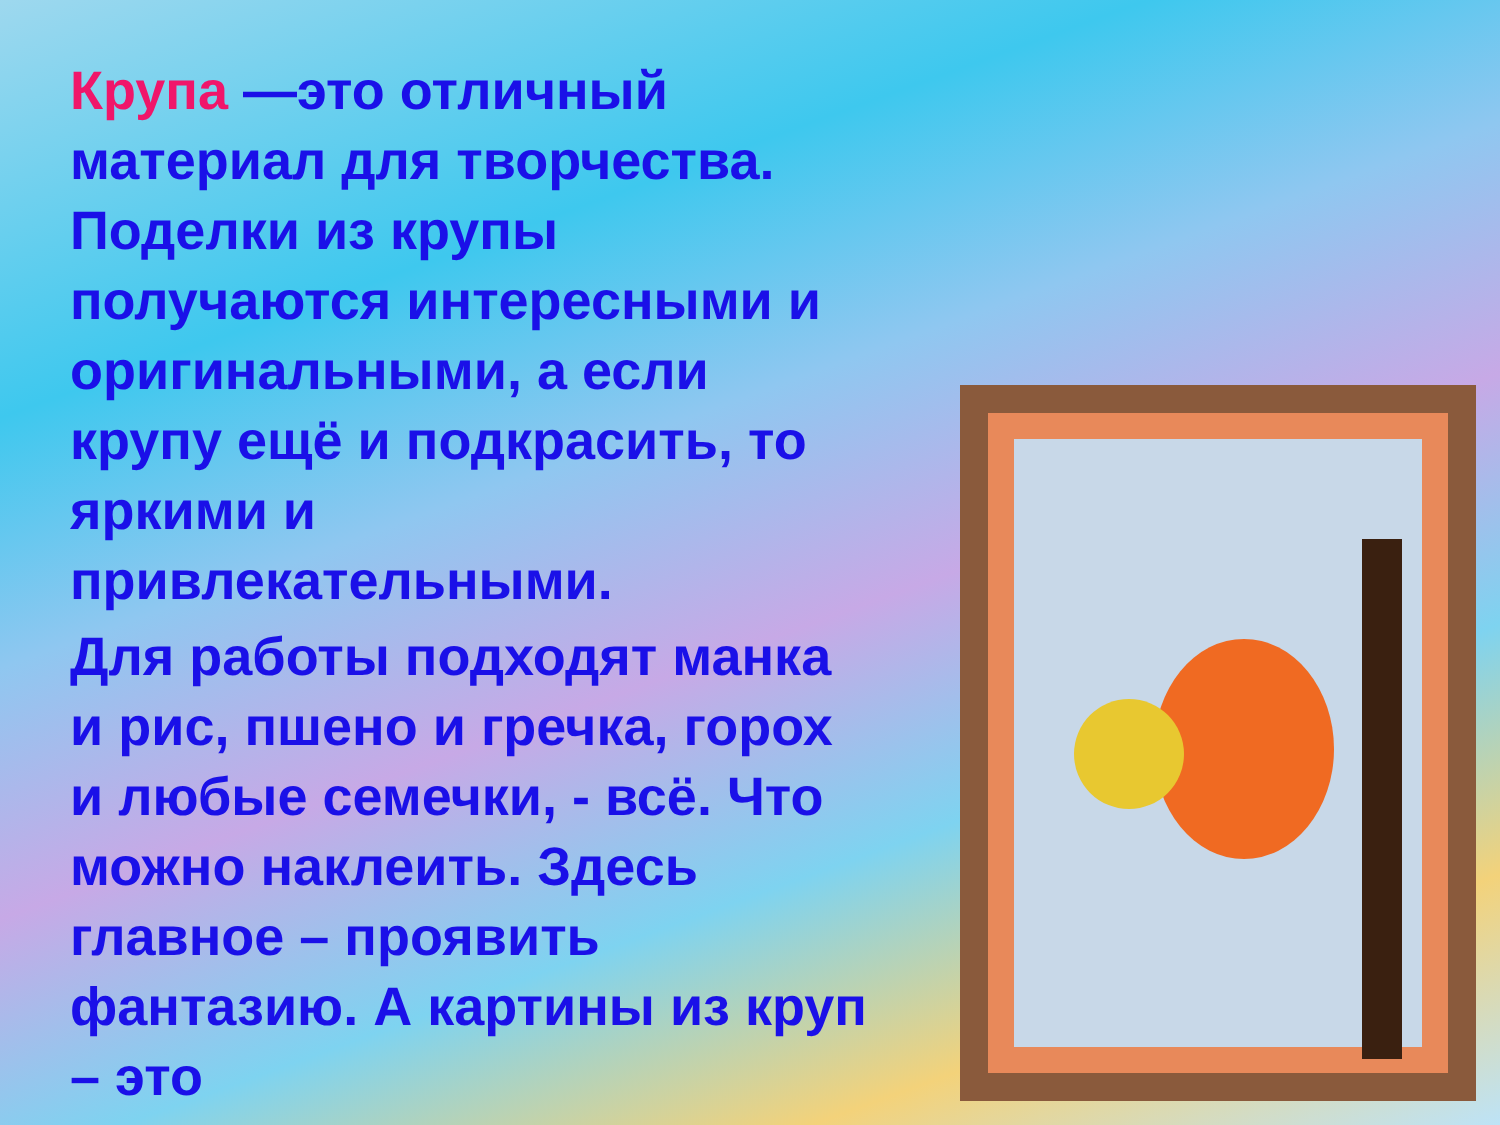Крупа —это отличный материал для творчества. Поделки из крупы получаются интересными и оригинальными, а если крупу ещё и подкрасить, то яркими и привлекательными.
Для работы подходят манка и рис, пшено и гречка, горох и любые семечки, - всё. Что можно наклеить. Здесь главное – проявить фантазию. А картины из круп – это